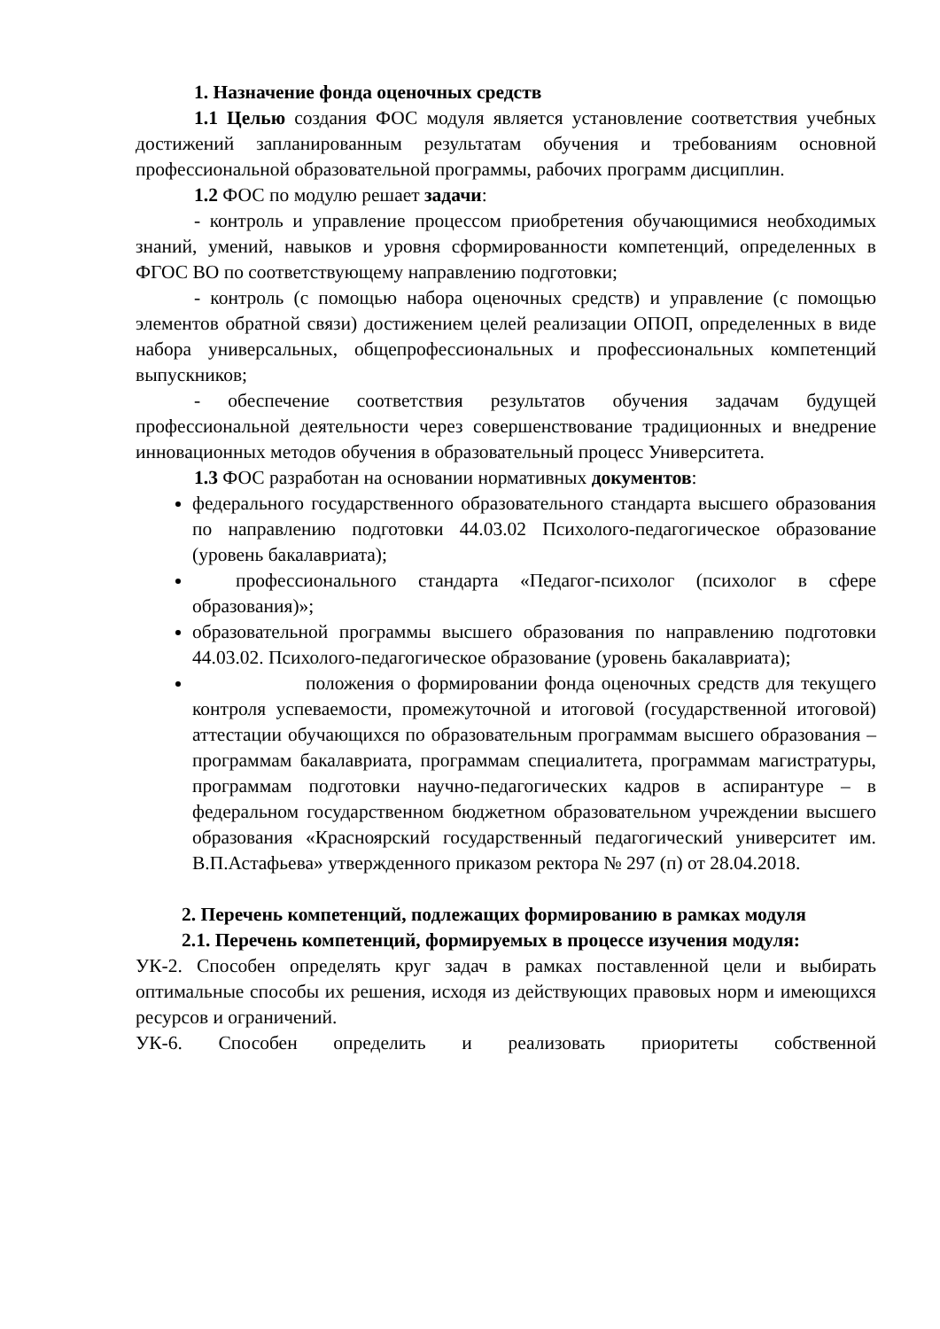1. Назначение фонда оценочных средств
1.1 Целью создания ФОС модуля является установление соответствия учебных достижений запланированным результатам обучения и требованиям основной профессиональной образовательной программы, рабочих программ дисциплин.
1.2 ФОС по модулю решает задачи:
- контроль и управление процессом приобретения обучающимися необходимых знаний, умений, навыков и уровня сформированности компетенций, определенных в ФГОС ВО по соответствующему направлению подготовки;
- контроль (с помощью набора оценочных средств) и управление (с помощью элементов обратной связи) достижением целей реализации ОПОП, определенных в виде набора универсальных, общепрофессиональных и профессиональных компетенций выпускников;
- обеспечение соответствия результатов обучения задачам будущей профессиональной деятельности через совершенствование традиционных и внедрение инновационных методов обучения в образовательный процесс Университета.
1.3 ФОС разработан на основании нормативных документов:
федерального государственного образовательного стандарта высшего образования по направлению подготовки 44.03.02 Психолого-педагогическое образование (уровень бакалавриата);
профессионального стандарта «Педагог-психолог (психолог в сфере образования)»;
образовательной программы высшего образования по направлению подготовки 44.03.02. Психолого-педагогическое образование (уровень бакалавриата);
положения о формировании фонда оценочных средств для текущего контроля успеваемости, промежуточной и итоговой (государственной итоговой) аттестации обучающихся по образовательным программам высшего образования – программам бакалавриата, программам специалитета, программам магистратуры, программам подготовки научно-педагогических кадров в аспирантуре – в федеральном государственном бюджетном образовательном учреждении высшего образования «Красноярский государственный педагогический университет им. В.П.Астафьева» утвержденного приказом ректора № 297 (п) от 28.04.2018.
2. Перечень компетенций, подлежащих формированию в рамках модуля
2.1. Перечень компетенций, формируемых в процессе изучения модуля:
УК-2. Способен определять круг задач в рамках поставленной цели и выбирать оптимальные способы их решения, исходя из действующих правовых норм и имеющихся ресурсов и ограничений.
УК-6. Способен определить и реализовать приоритеты собственной